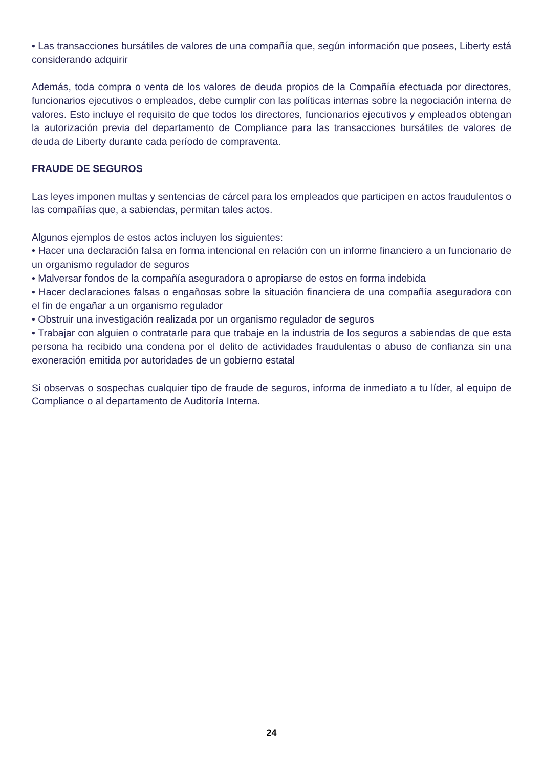• Las transacciones bursátiles de valores de una compañía que, según información que posees, Liberty está considerando adquirir
Además, toda compra o venta de los valores de deuda propios de la Compañía efectuada por directores, funcionarios ejecutivos o empleados, debe cumplir con las políticas internas sobre la negociación interna de valores. Esto incluye el requisito de que todos los directores, funcionarios ejecutivos y empleados obtengan la autorización previa del departamento de Compliance para las transacciones bursátiles de valores de deuda de Liberty durante cada período de compraventa.
FRAUDE DE SEGUROS
Las leyes imponen multas y sentencias de cárcel para los empleados que participen en actos fraudulentos o las compañías que, a sabiendas, permitan tales actos.
Algunos ejemplos de estos actos incluyen los siguientes:
• Hacer una declaración falsa en forma intencional en relación con un informe financiero a un funcionario de un organismo regulador de seguros
• Malversar fondos de la compañía aseguradora o apropiarse de estos en forma indebida
• Hacer declaraciones falsas o engañosas sobre la situación financiera de una compañía aseguradora con el fin de engañar a un organismo regulador
• Obstruir una investigación realizada por un organismo regulador de seguros
• Trabajar con alguien o contratarle para que trabaje en la industria de los seguros a sabiendas de que esta persona ha recibido una condena por el delito de actividades fraudulentas o abuso de confianza sin una exoneración emitida por autoridades de un gobierno estatal
Si observas o sospechas cualquier tipo de fraude de seguros, informa de inmediato a tu líder, al equipo de Compliance o al departamento de Auditoría Interna.
24